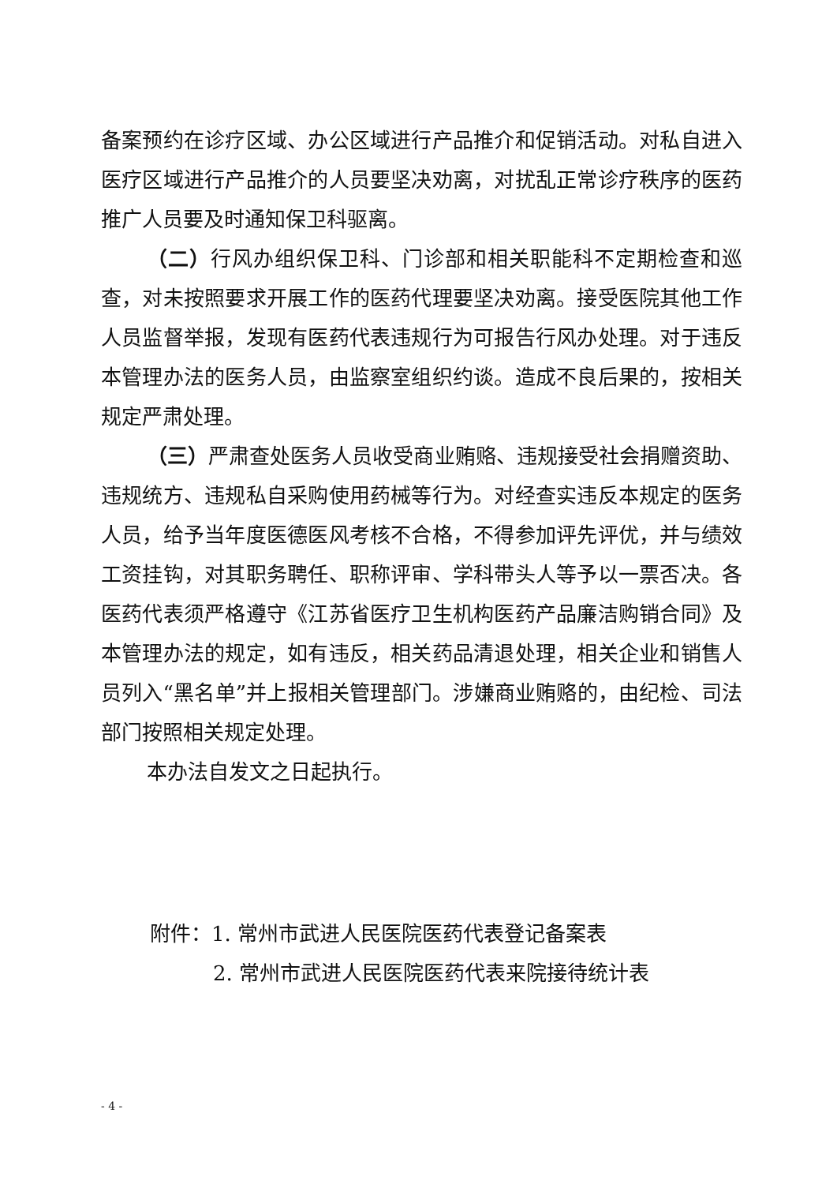备案预约在诊疗区域、办公区域进行产品推介和促销活动。对私自进入医疗区域进行产品推介的人员要坚决劝离，对扰乱正常诊疗秩序的医药推广人员要及时通知保卫科驱离。
（二）行风办组织保卫科、门诊部和相关职能科不定期检查和巡查，对未按照要求开展工作的医药代理要坚决劝离。接受医院其他工作人员监督举报，发现有医药代表违规行为可报告行风办处理。对于违反本管理办法的医务人员，由监察室组织约谈。造成不良后果的，按相关规定严肃处理。
（三）严肃查处医务人员收受商业贿赂、违规接受社会捐赠资助、违规统方、违规私自采购使用药械等行为。对经查实违反本规定的医务人员，给予当年度医德医风考核不合格，不得参加评先评优，并与绩效工资挂钩，对其职务聘任、职称评审、学科带头人等予以一票否决。各医药代表须严格遵守《江苏省医疗卫生机构医药产品廉洁购销合同》及本管理办法的规定，如有违反，相关药品清退处理，相关企业和销售人员列入“黑名单”并上报相关管理部门。涉嫌商业贿赂的，由纪检、司法部门按照相关规定处理。
本办法自发文之日起执行。
附件：1. 常州市武进人民医院医药代表登记备案表
2. 常州市武进人民医院医药代表来院接待统计表
- 4 -